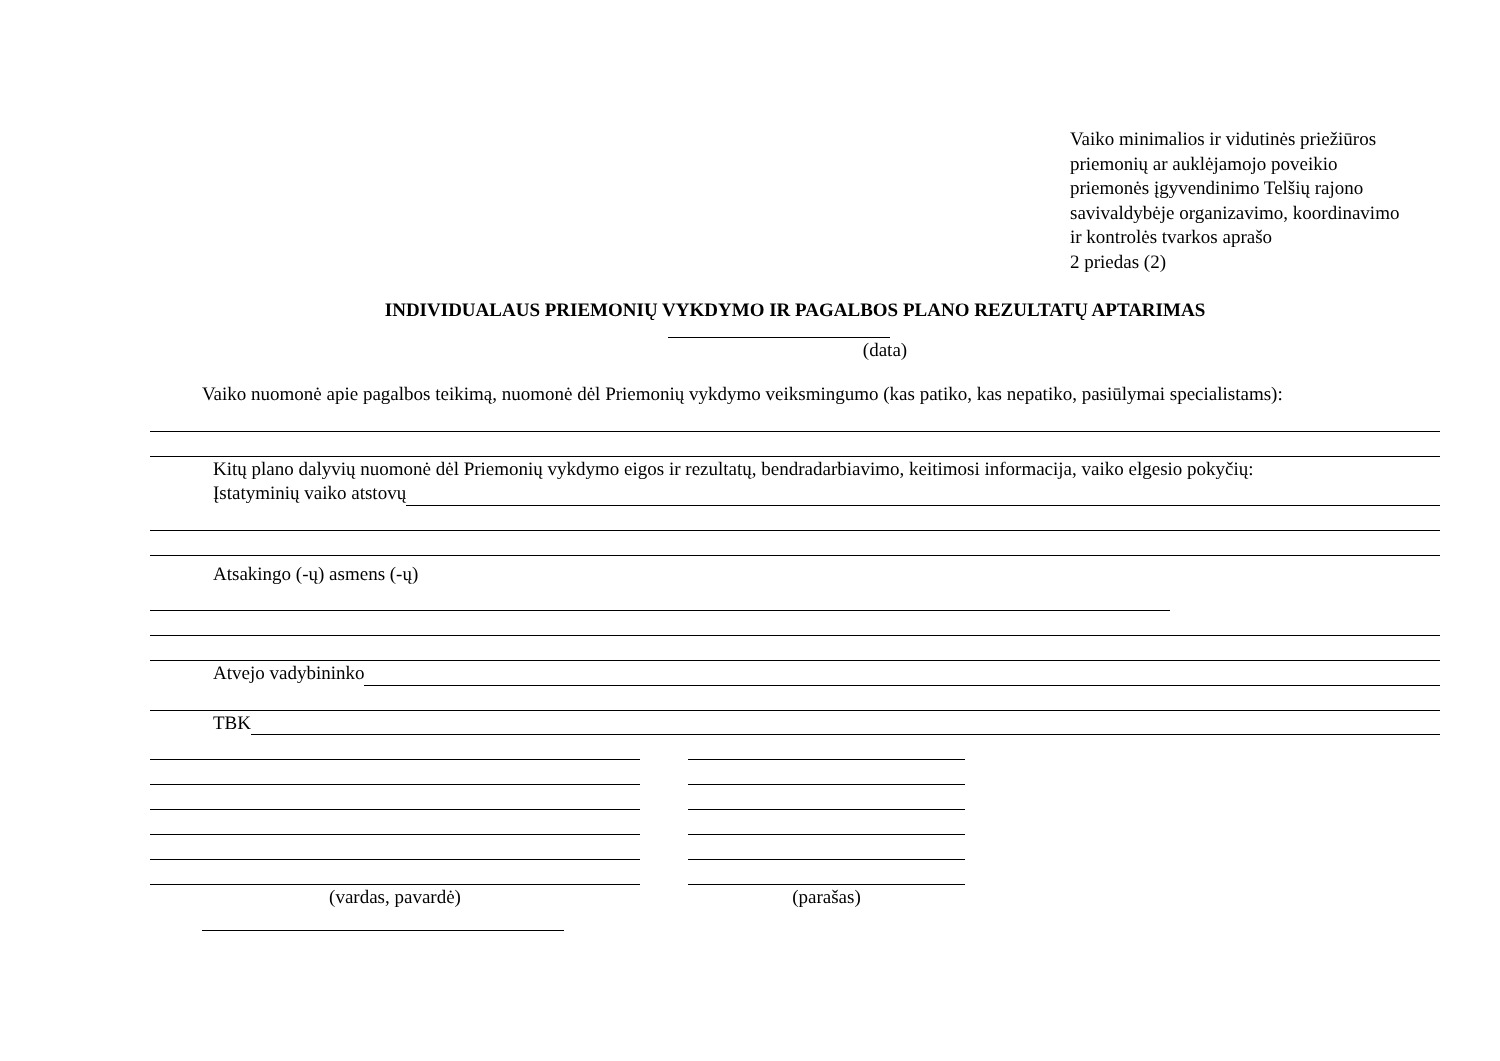Vaiko minimalios ir vidutinės priežiūros
priemonių ar auklėjamojo poveikio
priemonės įgyvendinimo Telšių rajono
savivaldybėje organizavimo, koordinavimo
ir kontrolės tvarkos aprašo
2 priedas (2)
INDIVIDUALAUS PRIEMONIŲ VYKDYMO IR PAGALBOS PLANO REZULTATŲ APTARIMAS
(data)
Vaiko nuomonė apie pagalbos teikimą, nuomonė dėl Priemonių vykdymo veiksmingumo (kas patiko, kas nepatiko, pasiūlymai specialistams):
Kitų plano dalyvių nuomonė dėl Priemonių vykdymo eigos ir rezultatų, bendradarbiavimo, keitimosi informacija, vaiko elgesio pokyčių:
Įstatyminių vaiko atstovų
Atsakingo (-ų) asmens (-ų)
Atvejo vadybininko
TBK
(vardas, pavardė) (parašas)